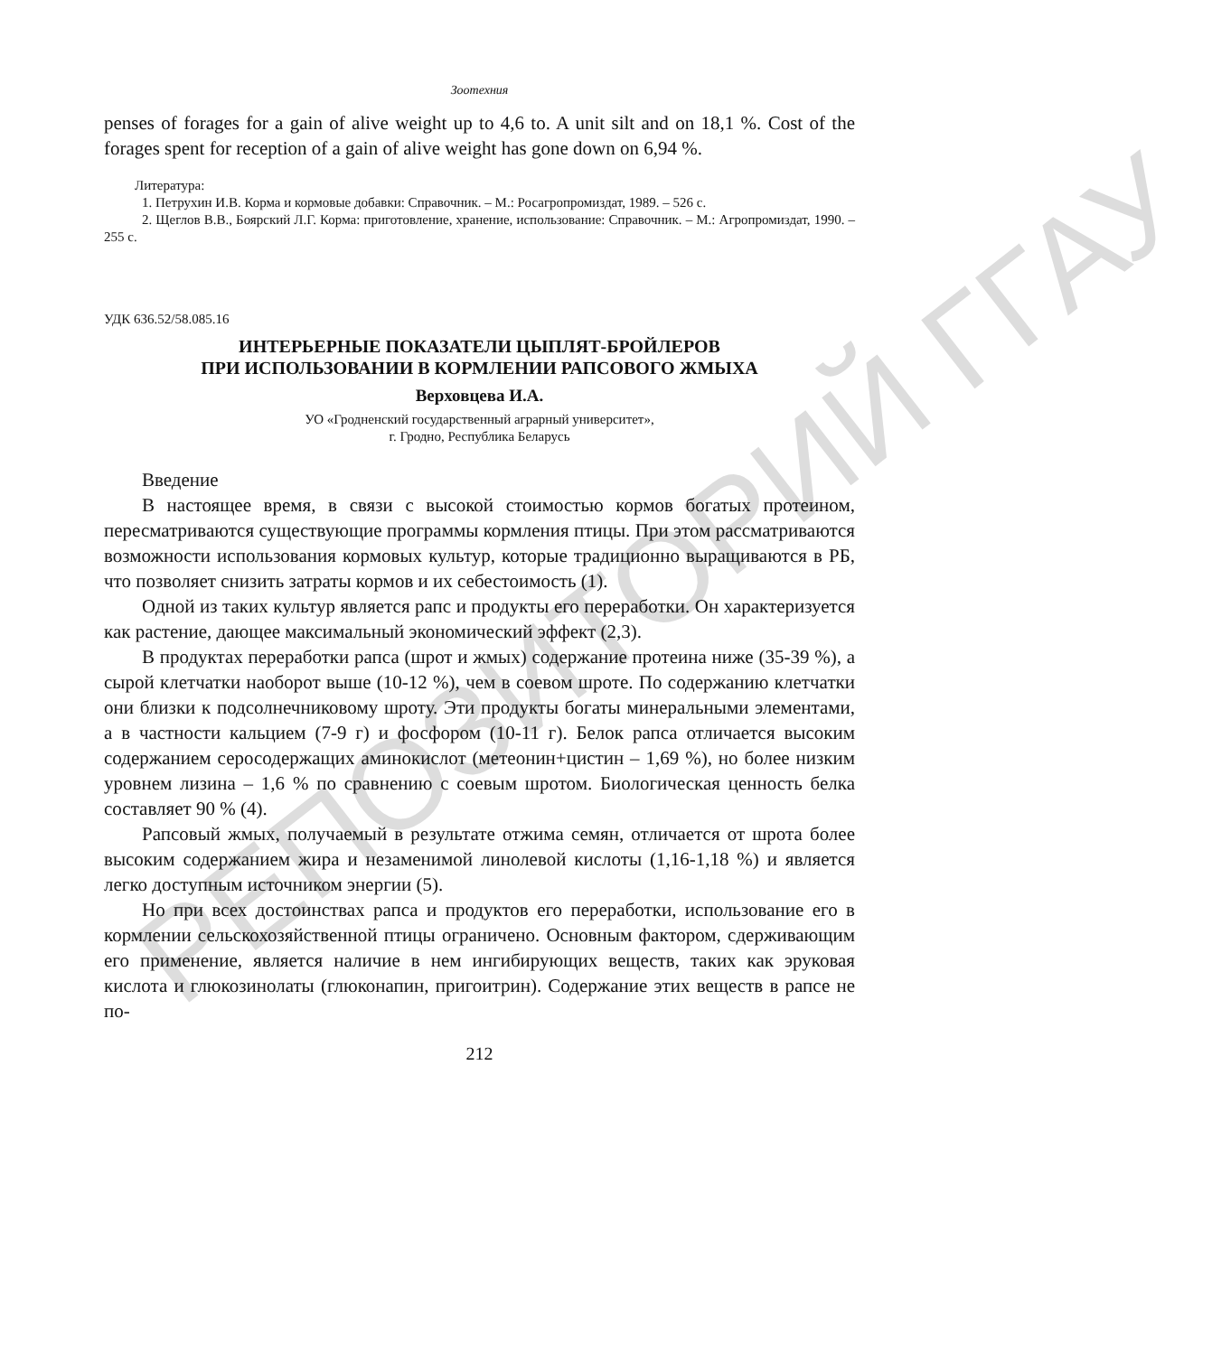РЕПОЗИТОРИЙ ГГАУ
Зоотехния
penses of forages for a gain of alive weight up to 4,6 to. A unit silt and on 18,1 %. Cost of the forages spent for reception of a gain of alive weight has gone down on 6,94 %.
Литература:
1. Петрухин И.В. Корма и кормовые добавки: Справочник. – М.: Росагропромиздат, 1989. – 526 с.
2. Щеглов В.В., Боярский Л.Г. Корма: приготовление, хранение, использование: Справочник. – М.: Агропромиздат, 1990. – 255 с.
УДК 636.52/58.085.16
ИНТЕРЬЕРНЫЕ ПОКАЗАТЕЛИ ЦЫПЛЯТ-БРОЙЛЕРОВ
ПРИ ИСПОЛЬЗОВАНИИ В КОРМЛЕНИИ РАПСОВОГО ЖМЫХА
Верховцева И.А.
УО «Гродненский государственный аграрный университет»,
г. Гродно, Республика Беларусь
Введение
В настоящее время, в связи с высокой стоимостью кормов богатых протеином, пересматриваются существующие программы кормления птицы. При этом рассматриваются возможности использования кормовых культур, которые традиционно выращиваются в РБ, что позволяет снизить затраты кормов и их себестоимость (1).
Одной из таких культур является рапс и продукты его переработки. Он характеризуется как растение, дающее максимальный экономический эффект (2,3).
В продуктах переработки рапса (шрот и жмых) содержание протеина ниже (35-39 %), а сырой клетчатки наоборот выше (10-12 %), чем в соевом шроте. По содержанию клетчатки они близки к подсолнечниковому шроту. Эти продукты богаты минеральными элементами, а в частности кальцием (7-9 г) и фосфором (10-11 г). Белок рапса отличается высоким содержанием серосодержащих аминокислот (метеонин+цистин – 1,69 %), но более низким уровнем лизина – 1,6 % по сравнению с соевым шротом. Биологическая ценность белка составляет 90 % (4).
Рапсовый жмых, получаемый в результате отжима семян, отличается от шрота более высоким содержанием жира и незаменимой линолевой кислоты (1,16-1,18 %) и является легко доступным источником энергии (5).
Но при всех достоинствах рапса и продуктов его переработки, использование его в кормлении сельскохозяйственной птицы ограничено. Основным фактором, сдерживающим его применение, является наличие в нем ингибирующих веществ, таких как эруковая кислота и глюкозинолаты (глюконапин, пригоитрин). Содержание этих веществ в рапсе не по-
212